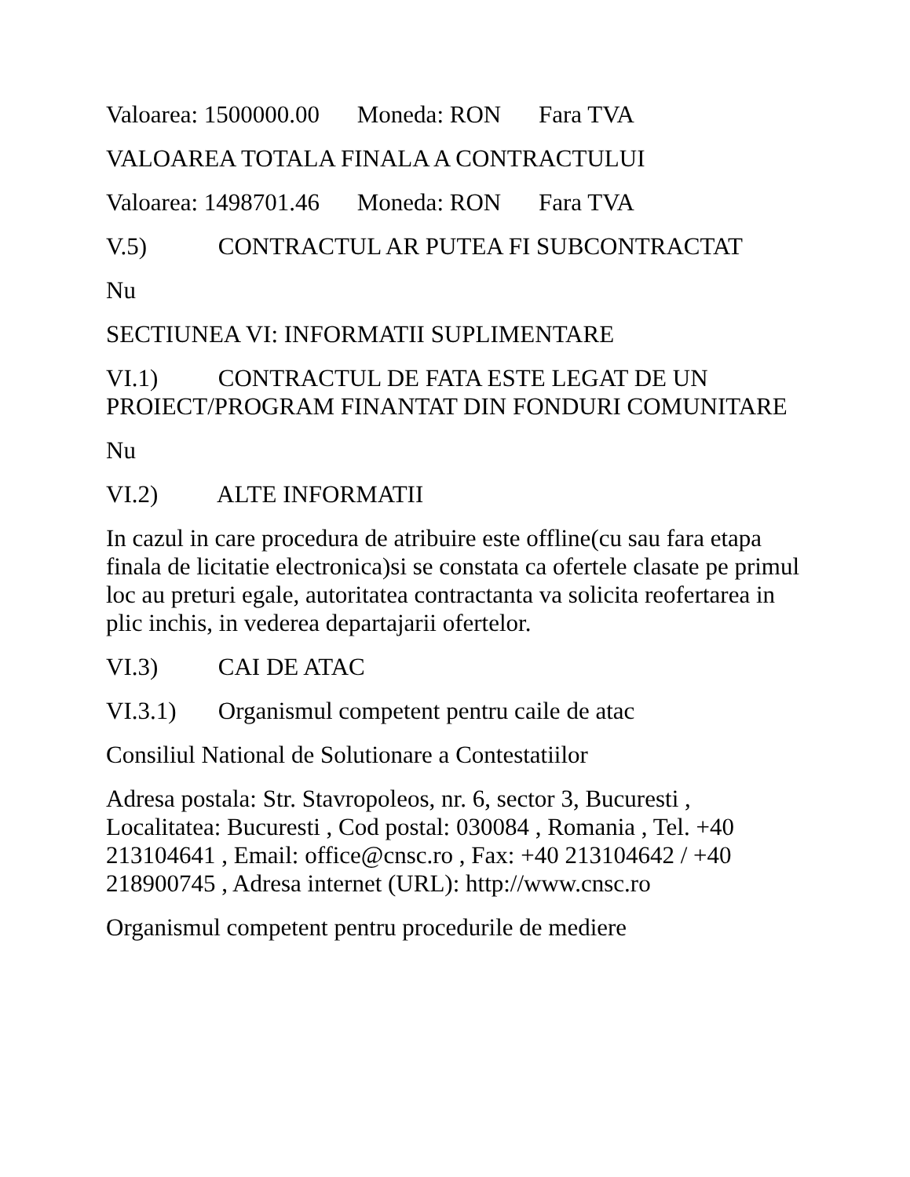Valoarea: 1500000.00 Moneda: RON Fara TVA
VALOAREA TOTALA FINALA A CONTRACTULUI
Valoarea: 1498701.46 Moneda: RON Fara TVA
V.5) CONTRACTUL AR PUTEA FI SUBCONTRACTAT
Nu
SECTIUNEA VI: INFORMATII SUPLIMENTARE
VI.1) CONTRACTUL DE FATA ESTE LEGAT DE UN PROIECT/PROGRAM FINANTAT DIN FONDURI COMUNITARE
Nu
VI.2) ALTE INFORMATII
In cazul in care procedura de atribuire este offline(cu sau fara etapa finala de licitatie electronica)si se constata ca ofertele clasate pe primul loc au preturi egale, autoritatea contractanta va solicita reofertarea in plic inchis, in vederea departajarii ofertelor.
VI.3) CAI DE ATAC
VI.3.1) Organismul competent pentru caile de atac
Consiliul National de Solutionare a Contestatiilor
Adresa postala: Str. Stavropoleos, nr. 6, sector 3, Bucuresti , Localitatea: Bucuresti , Cod postal: 030084 , Romania , Tel. +40 213104641 , Email: office@cnsc.ro , Fax: +40 213104642 / +40 218900745 , Adresa internet (URL): http://www.cnsc.ro
Organismul competent pentru procedurile de mediere